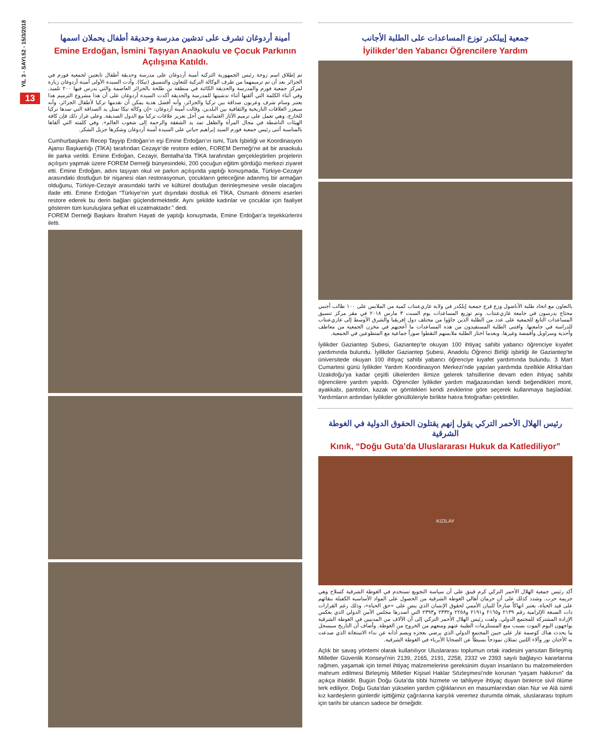YIL 3 - SAYI.52 - 15/3/2018
13
أمينة أردوغان تشرف على تدشين مدرسة وحديقة أطفال يحملان اسمها
Emine Erdoğan, İsmini Taşıyan Anaokulu ve Çocuk Parkının Açılışına Katıldı.
تم إطلاق اسم زوجة رئيس الجمهورية التركية أمينة أردوغان على مدرسة وحديقة أطفال تابعتين لجمعية فورم في الجزائر بعد أن تم ترميمهما من طرف الوكالة التركية للتعاون والتنسيق (تيكا). وأدت السيدة الأولى أمينة أردوغان زيارة لمركز جمعية فورم والمدرسة والحديقة الكائنة في منطقة بن طلحة بالجزائر العاصمة والتي يدرس فيها ٢٠٠ تلميذ. وفي أثناء الكلمة التي ألقتها أثناء تدشينها للمدرسة والحديقة أكدت السيدة أردوغان على أن هذا مشروع الترميم هذا يعتبر وسام شرف وعربون صداقة بين تركيا والجزائر، وأنه أفضل هدية يمكن أن تقدمها تركيا لأطفال الجزائر، وأنه سيعزز العلاقات التاريخية والثقافية بين البلدين. وقالت أمينة أردوغان: «إن وكالة تيكا تمثل يد الصداقة التي تمدها تركيا للخارج، وهي تعمل على ترميم الآثار العثمانية من أجل تعزيز علاقات تركيا مع الدول الصديقة. وعلى غرار ذلك فإن كافة الهيئات الناشطة في مجال المرأة والطفل تمد يد الشفقة والرحمة إلى شعوب العالم». وفي كلمته التي ألقاها بالمناسبة أثنى رئيس جمعية فورم السيد إبراهيم حياتي على السيدة أمينة أردوغان وشكرها جزيل الشكر.
Cumhurbaşkanı Recep Tayyip Erdoğan’ın eşi Emine Erdoğan’ın ismi, Türk İşbirliği ve Koordinasyon Ajansı Başkanlığı (TİKA) tarafından Cezayir’de restore edilen, FOREM Derneği’ne ait bir anaokulu ile parka verildi. Emine Erdoğan, Cezayir, Bentalha’da TİKA tarafından gerçekleştirilen projelerin açılışını yapmak üzere FOREM Derneği bünyesindeki, 200 çocuğun eğitim gördüğü merkezi ziyaret etti. Emine Erdoğan, adını taşıyan okul ve parkın açılışında yaptığı konuşmada, Türkiye-Cezayir arasındaki dostluğun bir nişanesi olan restorasyonun, çocukların geleceğine adanmış bir armağan olduğunu, Türkiye-Cezayir arasındaki tarihi ve kültürel dostluğun derinleşmesine vesile olacağını ifade etti. Emine Erdoğan “Türkiye’nin yurt dışındaki dostluk eli TİKA, Osmanlı dönemi eserleri restore ederek bu derin bağları güçlendirmektedir. Aynı şekilde kadınlar ve çocuklar için faaliyet gösteren tüm kuruluşlara şefkat eli uzatmaktadır.” dedi.
FOREM Derneği Başkanı İbrahim Hayati de yaptığı konuşmada, Emine Erdoğan’a teşekkürlerini iletti.
جمعية إييلكدر توزع المساعدات على الطلبة الأجانب
İyilikder’den Yabancı Öğrencilere Yardım
بالتعاون مع اتحاد طلبة الأناضول وزع فرع جمعية إيلكدر في ولاية غازي‌عنتاب كمية من الملابس على ١٠٠ طالب أجنبي محتاج يدرسون في جامعة غازي‌عنتاب. وتم توزيع المساعدات يوم السبت ٣ مارس ٢٠١٨ في مقر مركز تنسيق المساعدات التابع للجمعية على عدد من الطلبة الذين جاؤوا من مختلف دول إفريقيا والشرق الأوسط إلى غازي‌عنتاب للدراسة في جامعتها. واقتنى الطلبة المستفيدون من هذه المساعدات ما أعجبهم في مخزن الجمعية من معاطف وأحذية وسراويل وأقمصة وغيرها. وبعدما اختار الطلبة ملابسهم التقطوا صوراً جماعية مع المتطوعين في الجمعية.
İyilikder Gaziantep Şubesi, Gaziantep’te okuyan 100 ihtiyaç sahibi yabancı öğrenciye kıyafet yardımında bulundu. İyilikder Gaziantep Şubesi, Anadolu Öğrenci Birliği işbirliği ile Gaziantep’te üniversitede okuyan 100 ihtiyaç sahibi yabancı öğrenciye kıyafet yardımında bulundu. 3 Mart Cumartesi günü İyilikder Yardım Koordinasyon Merkezi’nde yapılan yardımda özellikle Afrika’dan Uzakdoğu’ya kadar çeşitli ülkelerden ilimize gelerek tahsillerine devam eden ihtiyaç sahibi öğrencilere yardım yapıldı. Öğrenciler İyilikder yardım mağazasından kendi beğendikleri mont, ayakkabı, pantolon, kazak ve gömlekleri kendi zevklerine göre seçerek kullanmaya başladılar. Yardımların ardından İyilikder gönüllüleriyle birlikte hatıra fotoğrafları çektirdiler.
رئيس الهلال الأحمر التركي يقول إنهم يقتلون الحقوق الدولية في الغوطة الشرقية
Kınık, “Doğu Guta’da Uluslararası Hukuk da Katlediliyor”
KIZILAY
أكد رئيس جمعية الهلال الأحمر التركي كرم قينق على أن سياسة التجويع تستخدم في الغوطة الشرقية كسلاح وهي جريمة حرب. وشدد كذلك على أن حرمان أهالي الغوطة الشرقية من الحصول على المواد الأساسية الكفيلة ببقائهم على قيد الحياة، يعتبر انهاكاً صارخاً للبيان الأممي لحقوق الإنسان الذي ينص على «حق الحياة»، وذلك رغم القرارات ذات الصبغة الإلزامية رقم ٢١٣٩ و٢١٦٥ و٢١٩١ و٢٢٥٨ و٢٣٣٢ و٢٣٩٣ التي أصدرها مجلس الأمن الدولي الذي يعكس الإرادة المشتركة للمجتمع الدولي. ولفت رئيس الهلال الأحمر التركي إلى أن الآلاف من المدنيين في الغوطة الشرقية يواجهون اليوم الموت بسبب منع المستلزمات الطبية عنهم ومنعهم من الخروج من الغوطة. وأضاف أن التاريخ سيسجل ما يحدث هناك كوصمة عار على جبين المجتمع الدولي الذي يرضى بعجزه ويصم آذانه عن نداء الاستغاثة الذي صدعت به الأختان نور وآلاء اللتين تمثلان نموذجاً بسيطاً عن الضحايا الأبرياء في الغوطة الشرقية.
Açlık bir savaş yöntemi olarak kullanılıyor Uluslararası toplumun ortak iradesini yansıtan Birleşmiş Milletler Güvenlik Konseyi’nin 2139, 2165, 2191, 2258, 2332 ve 2393 sayılı bağlayıcı kararlarına rağmen, yaşamak için temel ihtiyaç malzemelerine gereksinim duyan insanların bu malzemelerden mahrum edilmesi Birleşmiş Milletler Kişisel Haklar Sözleşmesi’nde korunan “yaşam hakkının” da açıkça ihlalidir. Bugün Doğu Guta’da tıbbi hizmete ve tahliyeye ihtiyaç duyan binlerce sivil ölüme terk ediliyor. Doğu Guta’dan yükselen yardım çığlıklarının en masumlarından olan Nur ve Alâ isimli kız kardeşlerin günlerdir işittiğimiz çağrılarına karşılık veremez durumda olmak, uluslararası toplum için tarihi bir utancın sadece bir örneğidir.